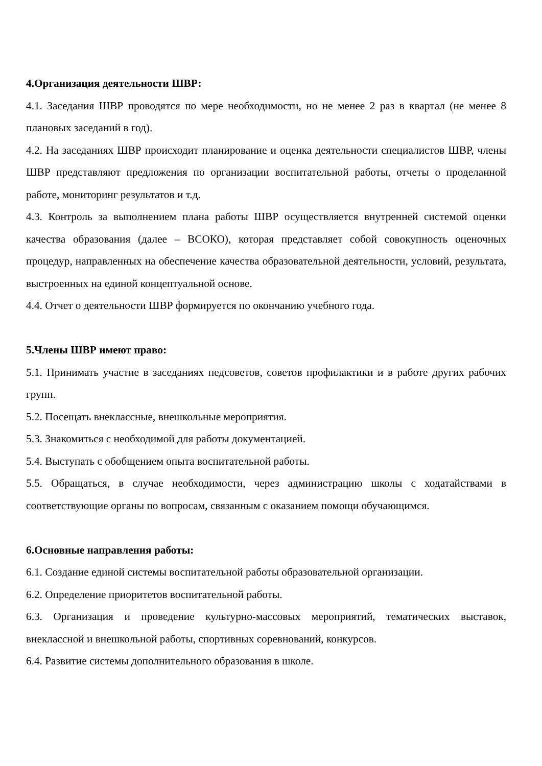4.Организация деятельности ШВР:
4.1. Заседания ШВР проводятся по мере необходимости, но не менее 2 раз в квартал (не менее 8 плановых заседаний в год).
4.2. На заседаниях ШВР происходит планирование и оценка деятельности специалистов ШВР, члены ШВР представляют предложения по организации воспитательной работы, отчеты о проделанной работе, мониторинг результатов и т.д.
4.3. Контроль за выполнением плана работы ШВР осуществляется внутренней системой оценки качества образования (далее – ВСОКО), которая представляет собой совокупность оценочных процедур, направленных на обеспечение качества образовательной деятельности, условий, результата, выстроенных на единой концептуальной основе.
4.4. Отчет о деятельности ШВР формируется по окончанию учебного года.
5.Члены ШВР имеют право:
5.1. Принимать участие в заседаниях педсоветов, советов профилактики и в работе других рабочих групп.
5.2. Посещать внеклассные, внешкольные мероприятия.
5.3. Знакомиться с необходимой для работы документацией.
5.4. Выступать с обобщением опыта воспитательной работы.
5.5. Обращаться, в случае необходимости, через администрацию школы с ходатайствами в соответствующие органы по вопросам, связанным с оказанием помощи обучающимся.
6.Основные направления работы:
6.1. Создание единой системы воспитательной работы образовательной организации.
6.2. Определение приоритетов воспитательной работы.
6.3. Организация и проведение культурно-массовых мероприятий, тематических выставок, внеклассной и внешкольной работы, спортивных соревнований, конкурсов.
6.4. Развитие системы дополнительного образования в школе.